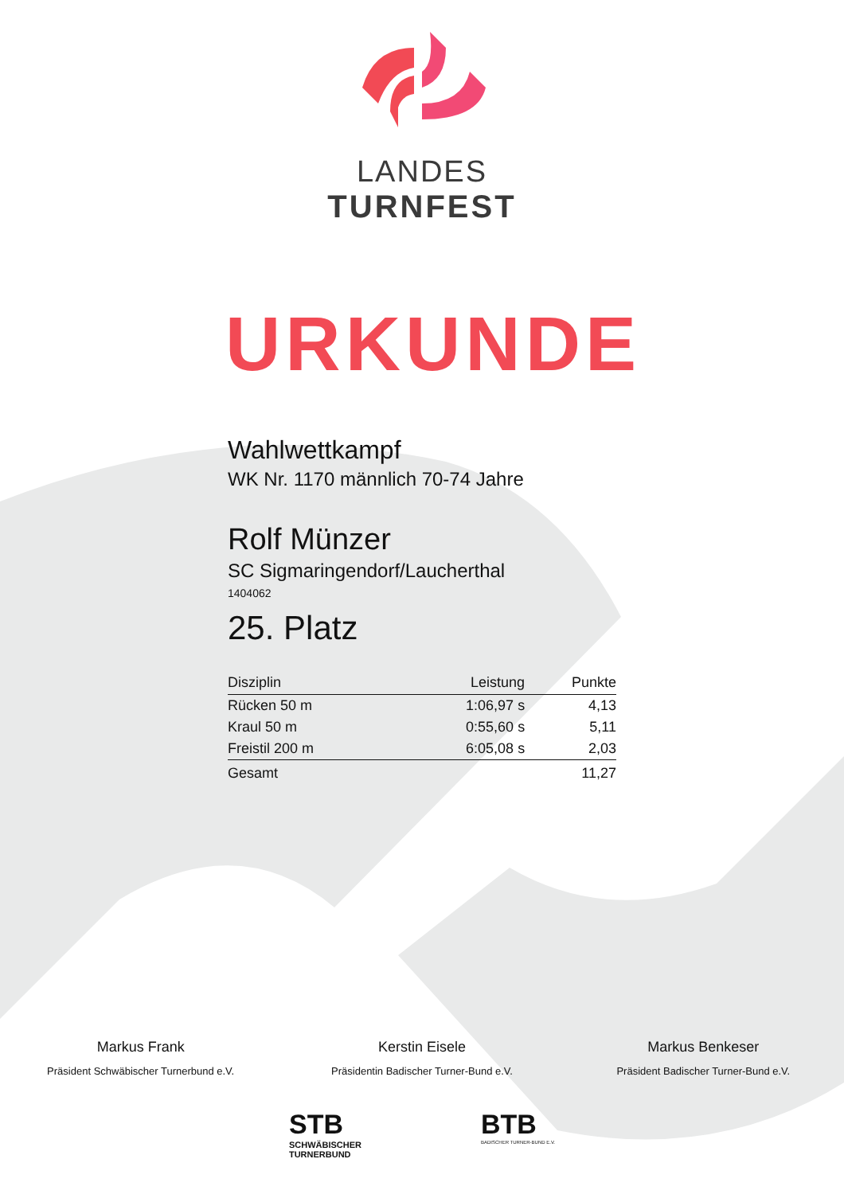LANDES
TURNFEST
URKUNDE
Wahlwettkampf
WK Nr. 1170 männlich 70-74 Jahre
Rolf Münzer
SC Sigmaringendorf/Laucherthal
1404062
25. Platz
| Disziplin | Leistung | Punkte |
| --- | --- | --- |
| Rücken 50 m | 1:06,97 s | 4,13 |
| Kraul 50 m | 0:55,60 s | 5,11 |
| Freistil 200 m | 6:05,08 s | 2,03 |
| Gesamt | | 11,27 |
Markus Frank
Präsident Schwäbischer Turnerbund e.V.
Kerstin Eisele
Präsidentin Badischer Turner-Bund e.V.
Markus Benkeser
Präsident Badischer Turner-Bund e.V.
STB
SCHWÄBISCHER
TURNERBUND
BTB
BADISCHER TURNER-BUND E.V.